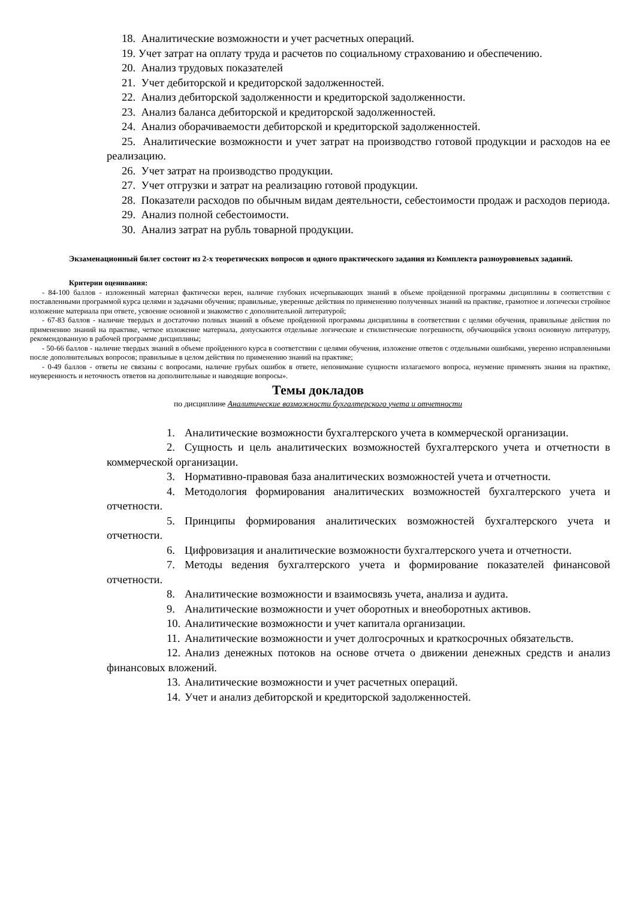18. Аналитические возможности и учет расчетных операций.
19. Учет затрат на оплату труда и расчетов по социальному страхованию и обеспечению.
20. Анализ трудовых показателей
21. Учет дебиторской и кредиторской задолженностей.
22. Анализ дебиторской задолженности и кредиторской задолженности.
23. Анализ баланса дебиторской и кредиторской задолженностей.
24. Анализ оборачиваемости дебиторской и кредиторской задолженностей.
25. Аналитические возможности и учет затрат на производство готовой продукции и расходов на ее реализацию.
26. Учет затрат на производство продукции.
27. Учет отгрузки и затрат на реализацию готовой продукции.
28. Показатели расходов по обычным видам деятельности, себестоимости продаж и расходов периода.
29. Анализ полной себестоимости.
30. Анализ затрат на рубль товарной продукции.
Экзаменационный билет состоит из 2-х теоретических вопросов и одного практического задания из Комплекта разноуровневых заданий.
Критерии оценивания:
- 84-100 баллов - изложенный материал фактически верен, наличие глубоких исчерпывающих знаний в объеме пройденной программы дисциплины в соответствии с поставленными программой курса целями и задачами обучения; правильные, уверенные действия по применению полученных знаний на практике, грамотное и логически стройное изложение материала при ответе, усвоение основной и знакомство с дополнительной литературой;
- 67-83 баллов - наличие твердых и достаточно полных знаний в объеме пройденной программы дисциплины в соответствии с целями обучения, правильные действия по применению знаний на практике, четкое изложение материала, допускаются отдельные логические и стилистические погрешности, обучающийся усвоил основную литературу, рекомендованную в рабочей программе дисциплины;
- 50-66 баллов - наличие твердых знаний в объеме пройденного курса в соответствии с целями обучения, изложение ответов с отдельными ошибками, уверенно исправленными после дополнительных вопросов; правильные в целом действия по применению знаний на практике;
- 0-49 баллов - ответы не связаны с вопросами, наличие грубых ошибок в ответе, непонимание сущности излагаемого вопроса, неумение применять знания на практике, неуверенность и неточность ответов на дополнительные и наводящие вопросы».
Темы докладов
по дисциплине Аналитические возможности бухгалтерского учета и отчетности
1. Аналитические возможности бухгалтерского учета в коммерческой организации.
2. Сущность и цель аналитических возможностей бухгалтерского учета и отчетности в коммерческой организации.
3. Нормативно-правовая база аналитических возможностей учета и отчетности.
4. Методология формирования аналитических возможностей бухгалтерского учета и отчетности.
5. Принципы формирования аналитических возможностей бухгалтерского учета и отчетности.
6. Цифровизация и аналитические возможности бухгалтерского учета и отчетности.
7. Методы ведения бухгалтерского учета и формирование показателей финансовой отчетности.
8. Аналитические возможности и взаимосвязь учета, анализа и аудита.
9. Аналитические возможности и учет оборотных и внеоборотных активов.
10. Аналитические возможности и учет капитала организации.
11. Аналитические возможности и учет долгосрочных и краткосрочных обязательств.
12. Анализ денежных потоков на основе отчета о движении денежных средств и анализ финансовых вложений.
13. Аналитические возможности и учет расчетных операций.
14. Учет и анализ дебиторской и кредиторской задолженностей.